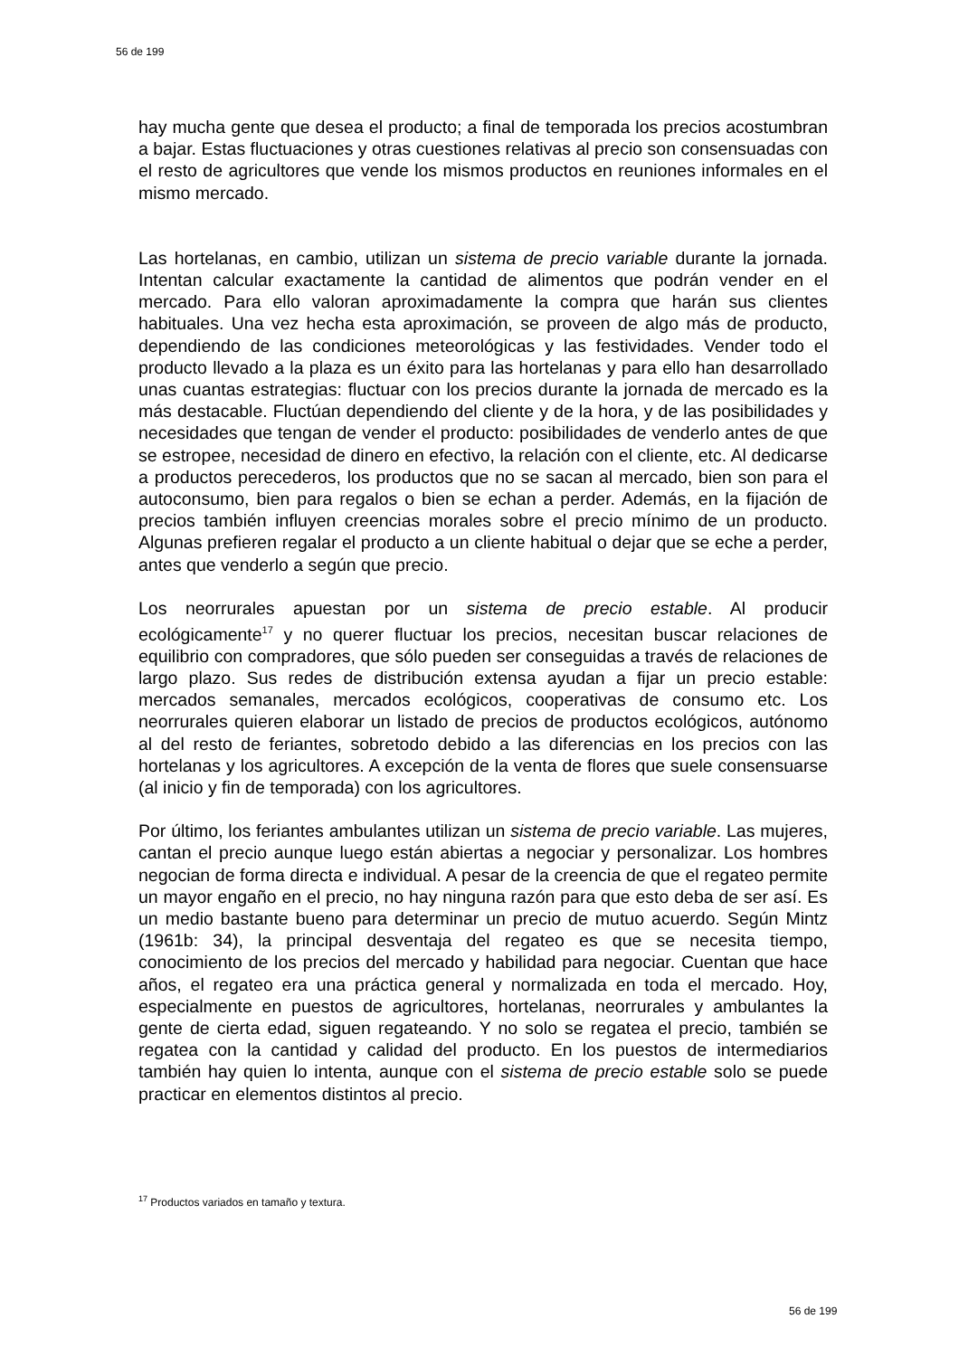56 de 199
hay mucha gente que desea el producto; a final de temporada los precios acostumbran a bajar. Estas fluctuaciones y otras cuestiones relativas al precio son consensuadas con el resto de agricultores que vende los mismos productos en reuniones informales en el mismo mercado.
Las hortelanas, en cambio, utilizan un sistema de precio variable durante la jornada. Intentan calcular exactamente la cantidad de alimentos que podrán vender en el mercado. Para ello valoran aproximadamente la compra que harán sus clientes habituales. Una vez hecha esta aproximación, se proveen de algo más de producto, dependiendo de las condiciones meteorológicas y las festividades. Vender todo el producto llevado a la plaza es un éxito para las hortelanas y para ello han desarrollado unas cuantas estrategias: fluctuar con los precios durante la jornada de mercado es la más destacable. Fluctúan dependiendo del cliente y de la hora, y de las posibilidades y necesidades que tengan de vender el producto: posibilidades de venderlo antes de que se estropee, necesidad de dinero en efectivo, la relación con el cliente, etc. Al dedicarse a productos perecederos, los productos que no se sacan al mercado, bien son para el autoconsumo, bien para regalos o bien se echan a perder. Además, en la fijación de precios también influyen creencias morales sobre el precio mínimo de un producto. Algunas prefieren regalar el producto a un cliente habitual o dejar que se eche a perder, antes que venderlo a según que precio.
Los neorrurales apuestan por un sistema de precio estable. Al producir ecológicamente<sup>17</sup> y no querer fluctuar los precios, necesitan buscar relaciones de equilibrio con compradores, que sólo pueden ser conseguidas a través de relaciones de largo plazo. Sus redes de distribución extensa ayudan a fijar un precio estable: mercados semanales, mercados ecológicos, cooperativas de consumo etc. Los neorrurales quieren elaborar un listado de precios de productos ecológicos, autónomo al del resto de feriantes, sobretodo debido a las diferencias en los precios con las hortelanas y los agricultores. A excepción de la venta de flores que suele consensuarse (al inicio y fin de temporada) con los agricultores.
Por último, los feriantes ambulantes utilizan un sistema de precio variable. Las mujeres, cantan el precio aunque luego están abiertas a negociar y personalizar. Los hombres negocian de forma directa e individual. A pesar de la creencia de que el regateo permite un mayor engaño en el precio, no hay ninguna razón para que esto deba de ser así. Es un medio bastante bueno para determinar un precio de mutuo acuerdo. Según Mintz (1961b: 34), la principal desventaja del regateo es que se necesita tiempo, conocimiento de los precios del mercado y habilidad para negociar. Cuentan que hace años, el regateo era una práctica general y normalizada en toda el mercado. Hoy, especialmente en puestos de agricultores, hortelanas, neorrurales y ambulantes la gente de cierta edad, siguen regateando. Y no solo se regatea el precio, también se regatea con la cantidad y calidad del producto. En los puestos de intermediarios también hay quien lo intenta, aunque con el sistema de precio estable solo se puede practicar en elementos distintos al precio.
<sup>17</sup> Productos variados en tamaño y textura.
56 de 199